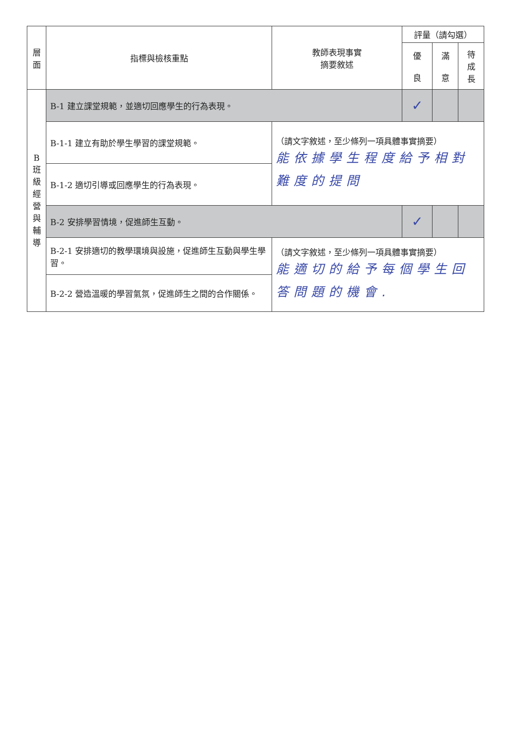| 層 面 | 指標與檢核重點 | 教師表現事實 摘要敘述 | 評量（請勾選） | | |
| --- | --- | --- | --- | --- | --- |
| | | | 優 良 | 滿 意 | 待 成 長 |
| B 班 級 經 營 與 輔 導 | B-1 建立課堂規範，並適切回應學生的行為表現。 | | ✓ | | |
| | B-1-1 建立有助於學生學習的課堂規範。 | （請文字敘述，至少條列一項具體事實摘要） 能依據學生程度給予相對難度的提問 | | | |
| | B-1-2 適切引導或回應學生的行為表現。 | | | | |
| | B-2 安排學習情境，促進師生互動。 | | ✓ | | |
| | B-2-1 安排適切的教學環境與設施，促進師生互動與學生學習。 | （請文字敘述，至少條列一項具體事實摘要） 能適切的給予每個學生回答問題的機會. | | | |
| | B-2-2 營造溫暖的學習氣氛，促進師生之間的合作關係。 | | | | |